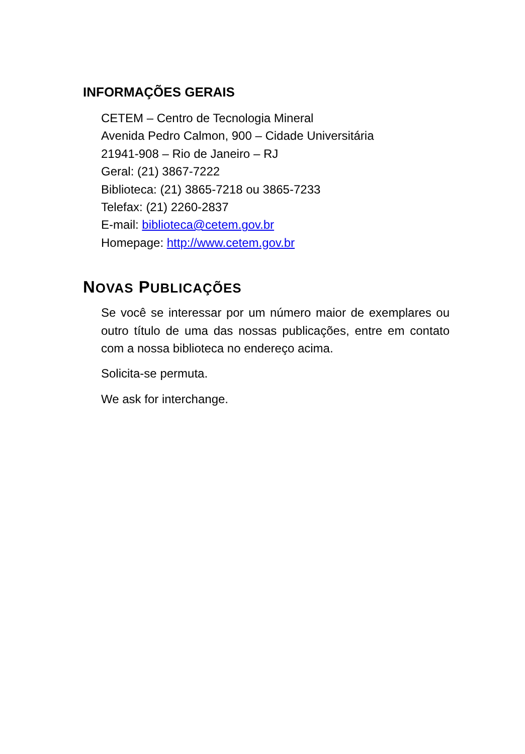INFORMAÇÕES GERAIS
CETEM – Centro de Tecnologia Mineral
Avenida Pedro Calmon, 900 – Cidade Universitária
21941-908 – Rio de Janeiro – RJ
Geral: (21) 3867-7222
Biblioteca: (21) 3865-7218 ou 3865-7233
Telefax: (21) 2260-2837
E-mail: biblioteca@cetem.gov.br
Homepage: http://www.cetem.gov.br
NOVAS PUBLICAÇÕES
Se você se interessar por um número maior de exemplares ou outro título de uma das nossas publicações, entre em contato com a nossa biblioteca no endereço acima.
Solicita-se permuta.
We ask for interchange.